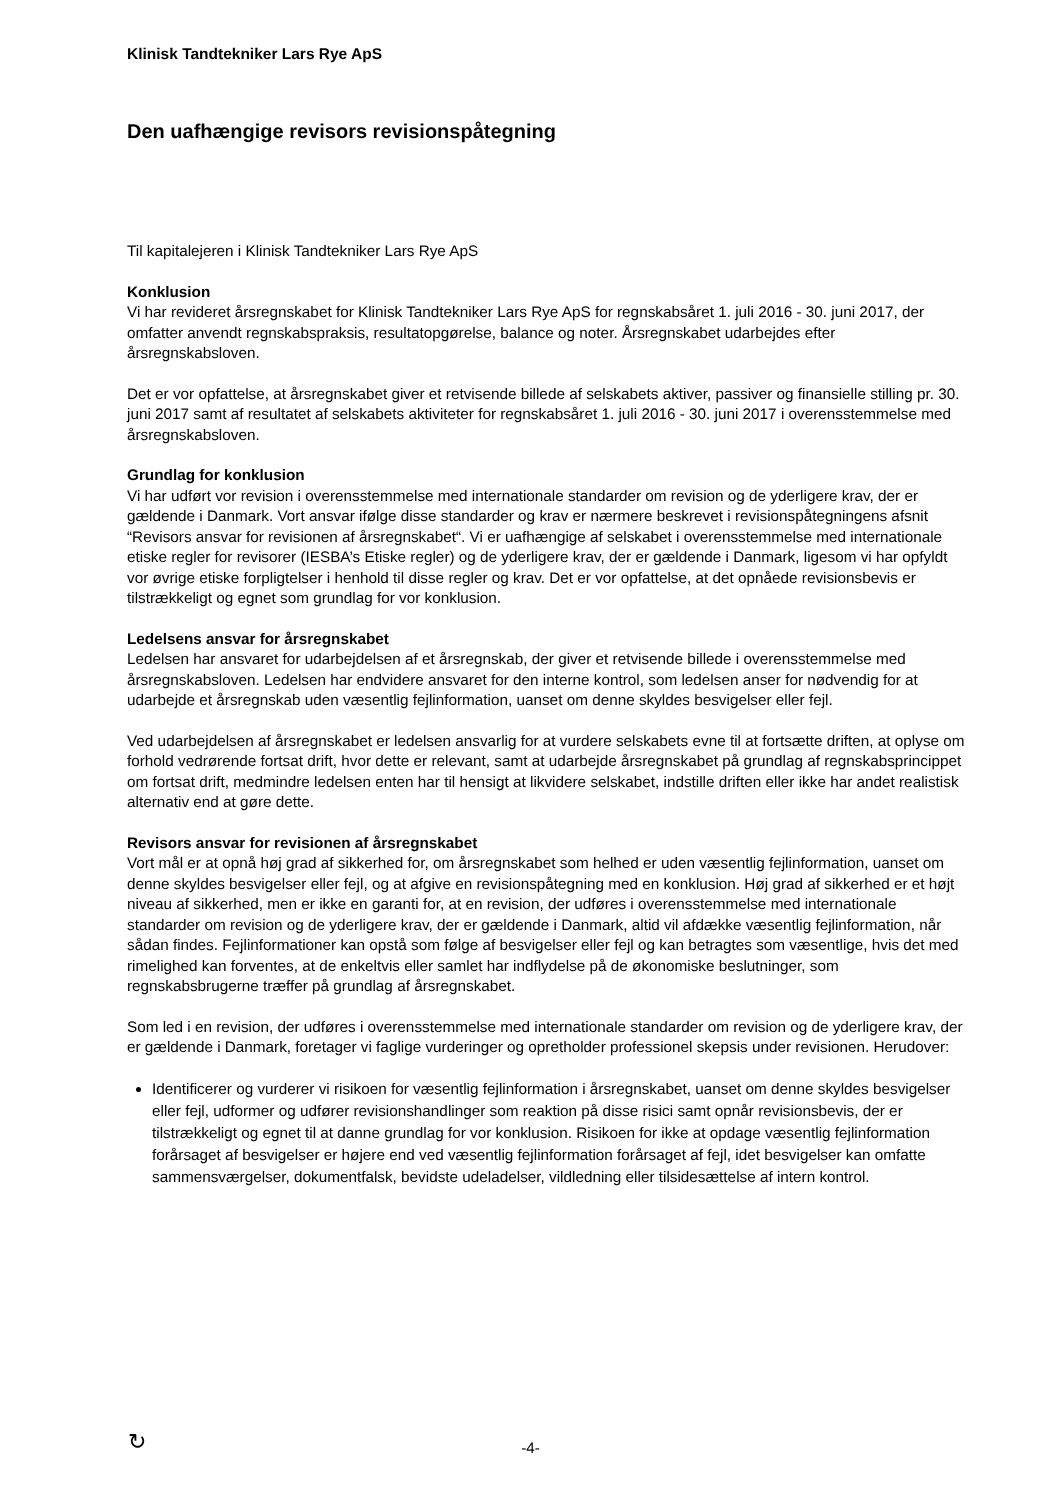Klinisk Tandtekniker Lars Rye ApS
Den uafhængige revisors revisionspåtegning
Til kapitalejeren i Klinisk Tandtekniker Lars Rye ApS
Konklusion
Vi har revideret årsregnskabet for Klinisk Tandtekniker Lars Rye ApS for regnskabsåret 1. juli 2016 - 30. juni 2017, der omfatter anvendt regnskabspraksis, resultatopgørelse, balance og noter. Årsregnskabet udarbejdes efter årsregnskabsloven.
Det er vor opfattelse, at årsregnskabet giver et retvisende billede af selskabets aktiver, passiver og finansielle stilling pr. 30. juni 2017 samt af resultatet af selskabets aktiviteter for regnskabsåret 1. juli 2016 - 30. juni 2017 i overensstemmelse med årsregnskabsloven.
Grundlag for konklusion
Vi har udført vor revision i overensstemmelse med internationale standarder om revision og de yderligere krav, der er gældende i Danmark. Vort ansvar ifølge disse standarder og krav er nærmere beskrevet i revisionspåtegningens afsnit “Revisors ansvar for revisionen af årsregnskabet“. Vi er uafhængige af selskabet i overensstemmelse med internationale etiske regler for revisorer (IESBA’s Etiske regler) og de yderligere krav, der er gældende i Danmark, ligesom vi har opfyldt vor øvrige etiske forpligtelser i henhold til disse regler og krav. Det er vor opfattelse, at det opnåede revisionsbevis er tilstrækkeligt og egnet som grundlag for vor konklusion.
Ledelsens ansvar for årsregnskabet
Ledelsen har ansvaret for udarbejdelsen af et årsregnskab, der giver et retvisende billede i overensstemmelse med årsregnskabsloven. Ledelsen har endvidere ansvaret for den interne kontrol, som ledelsen anser for nødvendig for at udarbejde et årsregnskab uden væsentlig fejlinformation, uanset om denne skyldes besvigelser eller fejl.
Ved udarbejdelsen af årsregnskabet er ledelsen ansvarlig for at vurdere selskabets evne til at fortsætte driften, at oplyse om forhold vedrørende fortsat drift, hvor dette er relevant, samt at udarbejde årsregnskabet på grundlag af regnskabsprincippet om fortsat drift, medmindre ledelsen enten har til hensigt at likvidere selskabet, indstille driften eller ikke har andet realistisk alternativ end at gøre dette.
Revisors ansvar for revisionen af årsregnskabet
Vort mål er at opnå høj grad af sikkerhed for, om årsregnskabet som helhed er uden væsentlig fejlinformation, uanset om denne skyldes besvigelser eller fejl, og at afgive en revisionspåtegning med en konklusion. Høj grad af sikkerhed er et højt niveau af sikkerhed, men er ikke en garanti for, at en revision, der udføres i overensstemmelse med internationale standarder om revision og de yderligere krav, der er gældende i Danmark, altid vil afdække væsentlig fejlinformation, når sådan findes. Fejlinformationer kan opstå som følge af besvigelser eller fejl og kan betragtes som væsentlige, hvis det med rimelighed kan forventes, at de enkeltvis eller samlet har indflydelse på de økonomiske beslutninger, som regnskabsbrugerne træffer på grundlag af årsregnskabet.
Som led i en revision, der udføres i overensstemmelse med internationale standarder om revision og de yderligere krav, der er gældende i Danmark, foretager vi faglige vurderinger og opretholder professionel skepsis under revisionen. Herudover:
Identificerer og vurderer vi risikoen for væsentlig fejlinformation i årsregnskabet, uanset om denne skyldes besvigelser eller fejl, udformer og udfører revisionshandlinger som reaktion på disse risici samt opnår revisionsbevis, der er tilstrækkeligt og egnet til at danne grundlag for vor konklusion. Risikoen for ikke at opdage væsentlig fejlinformation forårsaget af besvigelser er højere end ved væsentlig fejlinformation forårsaget af fejl, idet besvigelser kan omfatte sammensværgelser, dokumentfalsk, bevidste udeladelser, vildledning eller tilsidesættelse af intern kontrol.
↻
-4-